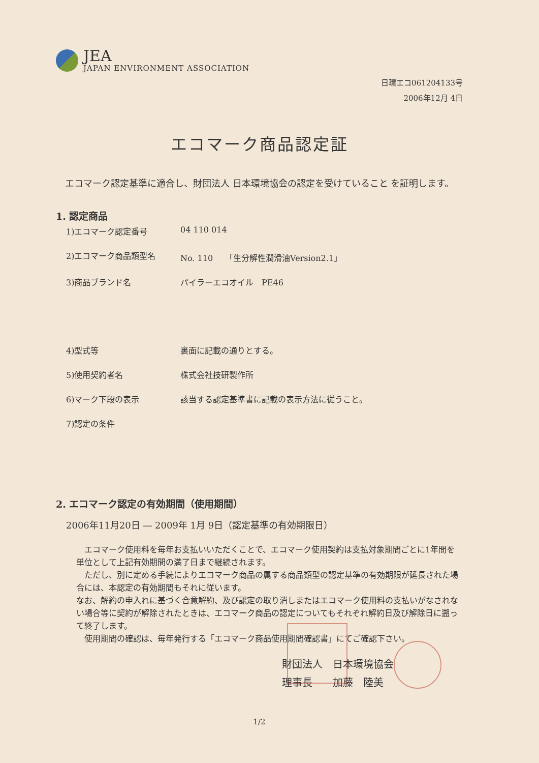JEA
JAPAN ENVIRONMENT ASSOCIATION
日環エコ061204133号
2006年12月 4日
エコマーク商品認定証
　エコマーク認定基準に適合し、財団法人 日本環境協会の認定を受けていること を証明します。
1. 認定商品
1)エコマーク認定番号 04 110 014
2)エコマーク商品類型名 No. 110　　「生分解性潤滑油Version2.1」
3)商品ブランド名 パイラーエコオイル　PE46
4)型式等 裏面に記載の通りとする。
5)使用契約者名 株式会社技研製作所
6)マーク下段の表示 該当する認定基準書に記載の表示方法に従うこと。
7)認定の条件
2. エコマーク認定の有効期間（使用期間）
2006年11月20日 ― 2009年 1月 9日（認定基準の有効期限日）
　エコマーク使用料を毎年お支払いいただくことで、エコマーク使用契約は支払対象期間ごとに1年間を単位として上記有効期間の満了日まで継続されます。
　ただし、別に定める手続によりエコマーク商品の属する商品類型の認定基準の有効期限が延長された場合には、本認定の有効期間もそれに従います。
なお、解約の申入れに基づく合意解約、及び認定の取り消しまたはエコマーク使用料の支払いがなされない場合等に契約が解除されたときは、エコマーク商品の認定についてもそれぞれ解約日及び解除日に遡って終了します。
　使用期間の確認は、毎年発行する「エコマーク商品使用期間確認書」にてご確認下さい。
財団法人　日本環境協会
理事長　　加藤　陸美
1/2